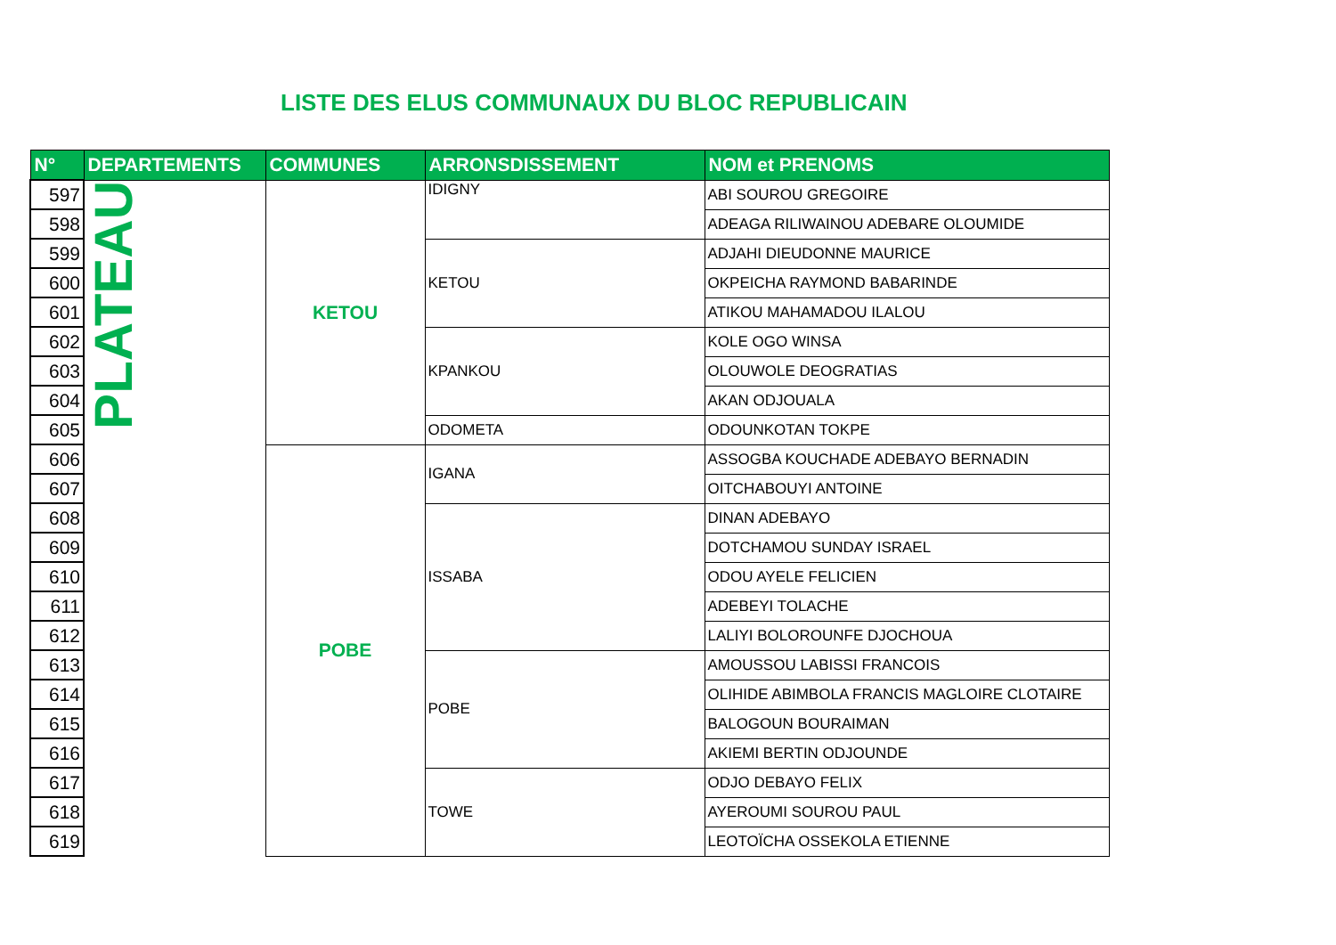LISTE DES ELUS COMMUNAUX DU BLOC REPUBLICAIN
| N° | DEPARTEMENTS | COMMUNES | ARRONSDISSEMENT | NOM et PRENOMS |
| --- | --- | --- | --- | --- |
| 597 | PLATEAU | KETOU | IDIGNY | ABI SOUROU GREGOIRE |
| 598 | | | | ADEAGA RILIWAINOU ADEBARE OLOUMIDE |
| 599 | | | KETOU | ADJAHI DIEUDONNE MAURICE |
| 600 | | | | OKPEICHA RAYMOND BABARINDE |
| 601 | | | | ATIKOU MAHAMADOU ILALOU |
| 602 | | | KPANKOU | KOLE OGO WINSA |
| 603 | | | | OLOUWOLE DEOGRATIAS |
| 604 | | | | AKAN ODJOUALA |
| 605 | | | ODOMETA | ODOUNKOTAN TOKPE |
| 606 | | POBE | IGANA | ASSOGBA KOUCHADE ADEBAYO BERNADIN |
| 607 | | | | OITCHABOUYI ANTOINE |
| 608 | | | ISSABA | DINAN ADEBAYO |
| 609 | | | | DOTCHAMOU SUNDAY ISRAEL |
| 610 | | | | ODOU AYELE FELICIEN |
| 611 | | | | ADEBEYI TOLACHE |
| 612 | | | | LALIYI BOLOROUNFE DJOCHOUA |
| 613 | | | POBE | AMOUSSOU LABISSI FRANCOIS |
| 614 | | | | OLIHIDE ABIMBOLA FRANCIS MAGLOIRE CLOTAIRE |
| 615 | | | | BALOGOUN BOURAIMAN |
| 616 | | | | AKIEMI BERTIN ODJOUNDE |
| 617 | | | TOWE | ODJO DEBAYO FELIX |
| 618 | | | | AYEROUMI SOUROU PAUL |
| 619 | | | | LEOTOÏCHA OSSEKOLA ETIENNE |